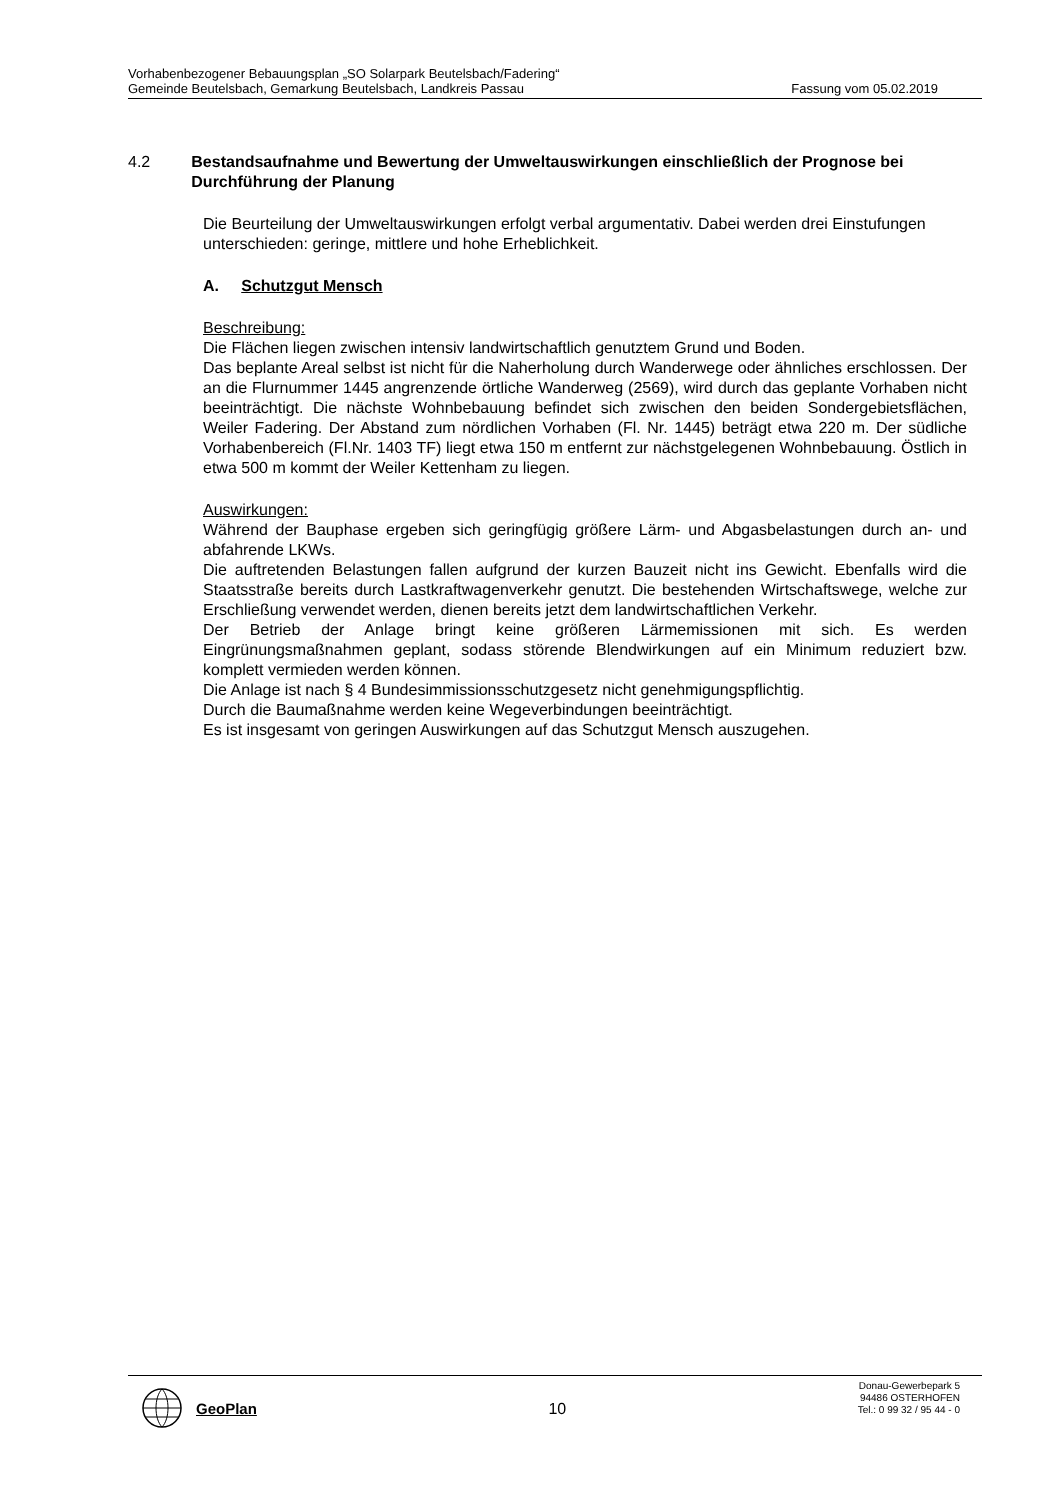Vorhabenbezogener Bebauungsplan „SO Solarpark Beutelsbach/Fadering“
Gemeinde Beutelsbach, Gemarkung Beutelsbach, Landkreis Passau Fassung vom 05.02.2019
4.2 Bestandsaufnahme und Bewertung der Umweltauswirkungen einschließlich der Prognose bei Durchführung der Planung
Die Beurteilung der Umweltauswirkungen erfolgt verbal argumentativ. Dabei werden drei Einstufungen unterschieden: geringe, mittlere und hohe Erheblichkeit.
A. Schutzgut Mensch
Beschreibung:
Die Flächen liegen zwischen intensiv landwirtschaftlich genutztem Grund und Boden.
Das beplante Areal selbst ist nicht für die Naherholung durch Wanderwege oder ähnliches erschlossen. Der an die Flurnummer 1445 angrenzende örtliche Wanderweg (2569), wird durch das geplante Vorhaben nicht beeinträchtigt. Die nächste Wohnbebauung befindet sich zwischen den beiden Sondergebietsflächen, Weiler Fadering. Der Abstand zum nördlichen Vorhaben (Fl. Nr. 1445) beträgt etwa 220 m. Der südliche Vorhabenbereich (Fl.Nr. 1403 TF) liegt etwa 150 m entfernt zur nächstgelegenen Wohnbebauung. Östlich in etwa 500 m kommt der Weiler Kettenham zu liegen.
Auswirkungen:
Während der Bauphase ergeben sich geringfügig größere Lärm- und Abgasbelastungen durch an- und abfahrende LKWs.
Die auftretenden Belastungen fallen aufgrund der kurzen Bauzeit nicht ins Gewicht. Ebenfalls wird die Staatsstraße bereits durch Lastkraftwagenverkehr genutzt. Die bestehenden Wirtschaftswege, welche zur Erschließung verwendet werden, dienen bereits jetzt dem landwirtschaftlichen Verkehr.
Der Betrieb der Anlage bringt keine größeren Lärmemissionen mit sich. Es werden Eingrünungsmaßnahmen geplant, sodass störende Blendwirkungen auf ein Minimum reduziert bzw. komplett vermieden werden können.
Die Anlage ist nach § 4 Bundesimmissionsschutzgesetz nicht genehmigungspflichtig.
Durch die Baumaßnahme werden keine Wegeverbindungen beeinträchtigt.
Es ist insgesamt von geringen Auswirkungen auf das Schutzgut Mensch auszugehen.
GeoPlan
10
Donau-Gewerbepark 5
94486 OSTERHOFEN
Tel.: 0 99 32 / 95 44 - 0